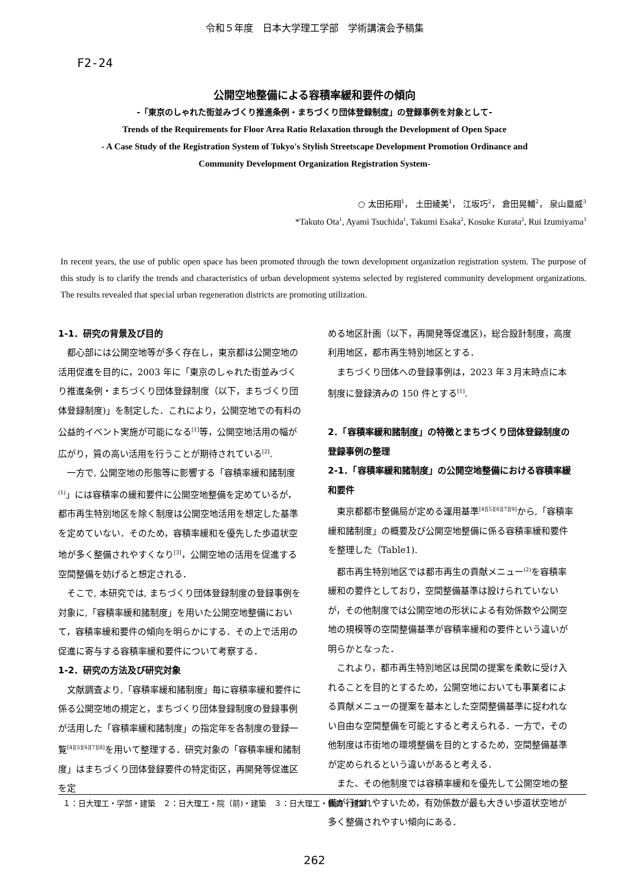令和５年度　日本大学理工学部　学術講演会予稿集
F2-24
公開空地整備による容積率緩和要件の傾向
-「東京のしゃれた街並みづくり推進条例・まちづくり団体登録制度」の登録事例を対象として-
Trends of the Requirements for Floor Area Ratio Relaxation through the Development of Open Space
- A Case Study of the Registration System of Tokyo's Stylish Streetscape Development Promotion Ordinance and
Community Development Organization Registration System-
○ 太田拓翔<sup>1</sup>， 土田綾美<sup>1</sup>， 江坂巧<sup>2</sup>， 倉田晃輔<sup>2</sup>， 泉山塁威<sup>3</sup>
*Takuto Ota<sup>1</sup>, Ayami Tsuchida<sup>1</sup>, Takumi Esaka<sup>2</sup>, Kosuke Kurata<sup>2</sup>, Rui Izumiyama<sup>3</sup>
In recent years, the use of public open space has been promoted through the town development organization registration system. The purpose of this study is to clarify the trends and characteristics of urban development systems selected by registered community development organizations. The results revealed that special urban regeneration districts are promoting utilization.
1-1．研究の背景及び目的
都心部には公開空地等が多く存在し，東京都は公開空地の活用促進を目的に，2003 年に「東京のしゃれた街並みづくり推進条例・まちづくり団体登録制度（以下，まちづくり団体登録制度)」を制定した．これにより，公開空地での有料の公益的イベント実施が可能になる<sup>[1]</sup>等，公開空地活用の幅が広がり，質の高い活用を行うことが期待されている<sup>[2]</sup>.
一方で, 公開空地の形態等に影響する「容積率緩和諸制度<sup>(1)</sup>」には容積率の緩和要件に公開空地整備を定めているが，都市再生特別地区を除く制度は公開空地活用を想定した基準を定めていない．そのため，容積率緩和を優先した歩道状空地が多く整備されやすくなり<sup>[3]</sup>，公開空地の活用を促進する空間整備を妨げると想定される．
そこで, 本研究では, まちづくり団体登録制度の登録事例を対象に,「容積率緩和諸制度」を用いた公開空地整備において，容積率緩和要件の傾向を明らかにする．その上で活用の促進に寄与する容積率緩和要件について考察する．
1-2．研究の方法及び研究対象
文献調査より,「容積率緩和諸制度」毎に容積率緩和要件に係る公開空地の規定と，まちづくり団体登録制度の登録事例が活用した「容積率緩和諸制度」の指定年を各制度の登録一覧<sup>[4][5][6][7][8]</sup>を用いて整理する．研究対象の「容積率緩和諸制度」はまちづくり団体登録要件の特定街区，再開発等促進区を定
める地区計画（以下，再開発等促進区)，総合設計制度，高度利用地区，都市再生特別地区とする．
まちづくり団体への登録事例は，2023 年３月末時点に本制度に登録済みの 150 件とする<sup>[1]</sup>.
2．「容積率緩和諸制度」の特徴とまちづくり団体登録制度の登録事例の整理
2-1．「容積率緩和諸制度」の公開空地整備における容積率緩和要件
東京都都市整備局が定める運用基準<sup>[4][5][6][7][9]</sup>から,「容積率緩和諸制度」の概要及び公開空地整備に係る容積率緩和要件を整理した（Table1).
都市再生特別地区では都市再生の貢献メニュー<sup>(2)</sup>を容積率緩和の要件としており，空間整備基準は設けられていないが，その他制度では公開空地の形状による有効係数や公開空地の規模等の空間整備基準が容積率緩和の要件という違いが明らかとなった．
これより，都市再生特別地区は民間の提案を柔軟に受け入れることを目的とするため，公開空地においても事業者による貢献メニューの提案を基本とした空間整備基準に捉われない自由な空間整備を可能とすると考えられる．一方で，その他制度は市街地の環境整備を目的とするため，空間整備基準が定められるという違いがあると考える．
また、その他制度では容積率緩和を優先して公開空地の整備が行われやすいため，有効係数が最も大きい歩道状空地が多く整備されやすい傾向にある．
１：日大理工・学部・建築　２：日大理工・院（前)・建築　３：日大理工・教員・建築
262